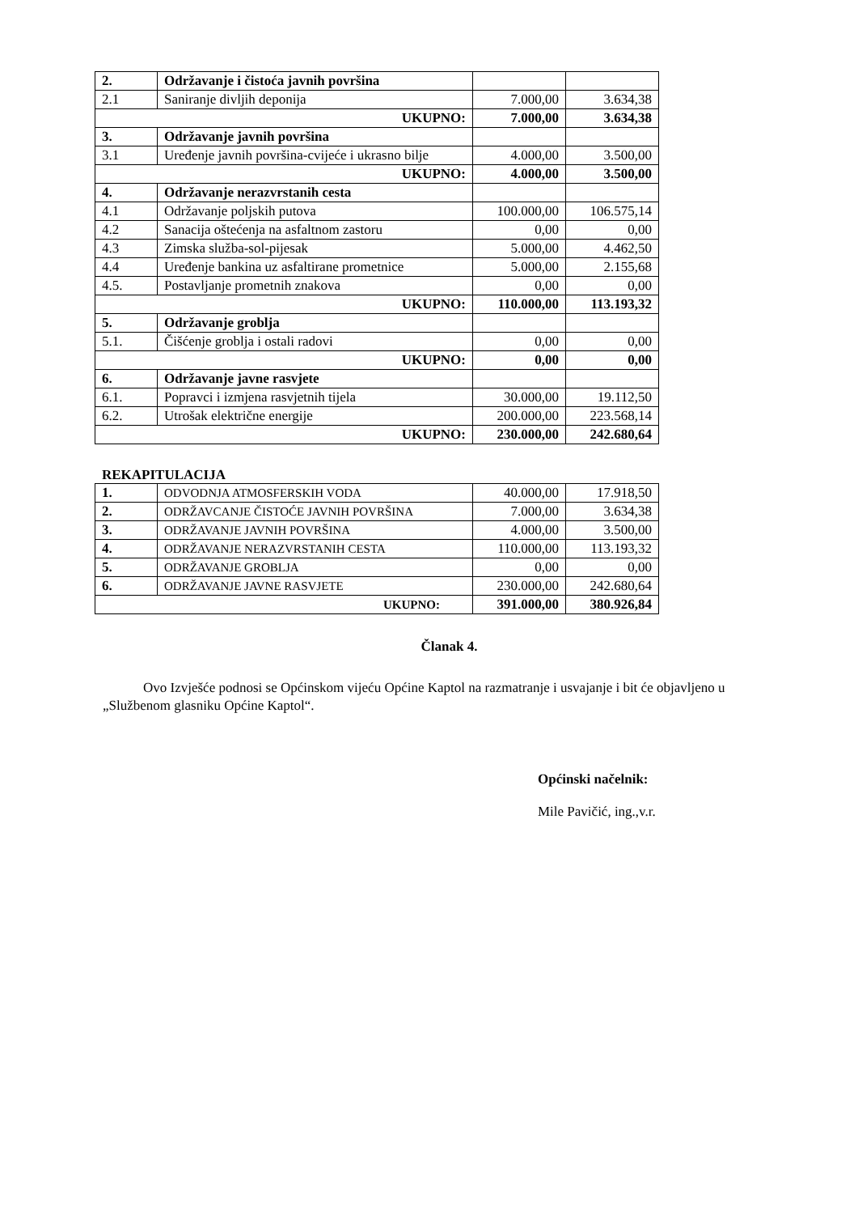| 2. | Održavanje i čistoća javnih površina | | |
| 2.1 | Saniranje divljih deponija | 7.000,00 | 3.634,38 |
| UKUPNO: | | 7.000,00 | 3.634,38 |
| 3. | Održavanje javnih površina | | |
| 3.1 | Uređenje javnih površina-cvijeće i ukrasno bilje | 4.000,00 | 3.500,00 |
| UKUPNO: | | 4.000,00 | 3.500,00 |
| 4. | Održavanje nerazvrstanih cesta | | |
| 4.1 | Održavanje poljskih putova | 100.000,00 | 106.575,14 |
| 4.2 | Sanacija oštećenja na asfaltnom zastoru | 0,00 | 0,00 |
| 4.3 | Zimska služba-sol-pijesak | 5.000,00 | 4.462,50 |
| 4.4 | Uređenje bankina uz asfaltirane prometnice | 5.000,00 | 2.155,68 |
| 4.5. | Postavljanje prometnih znakova | 0,00 | 0,00 |
| UKUPNO: | | 110.000,00 | 113.193,32 |
| 5. | Održavanje groblja | | |
| 5.1. | Čišćenje groblja i ostali radovi | 0,00 | 0,00 |
| UKUPNO: | | 0,00 | 0,00 |
| 6. | Održavanje javne rasvjete | | |
| 6.1. | Popravci i izmjena rasvjetnih tijela | 30.000,00 | 19.112,50 |
| 6.2. | Utrošak električne energije | 200.000,00 | 223.568,14 |
| UKUPNO: | | 230.000,00 | 242.680,64 |
REKAPITULACIJA
| 1. | ODVODNJA ATMOSFERSKIH VODA | 40.000,00 | 17.918,50 |
| 2. | ODRŽAVCANJE ČISTOĆE JAVNIH POVRŠINA | 7.000,00 | 3.634,38 |
| 3. | ODRŽAVANJE JAVNIH POVRŠINA | 4.000,00 | 3.500,00 |
| 4. | ODRŽAVANJE NERAZVRSTANIH CESTA | 110.000,00 | 113.193,32 |
| 5. | ODRŽAVANJE GROBLJA | 0,00 | 0,00 |
| 6. | ODRŽAVANJE JAVNE RASVJETE | 230.000,00 | 242.680,64 |
| UKUPNO: | | 391.000,00 | 380.926,84 |
Članak 4.
Ovo Izvješće podnosi se Općinskom vijeću Općine Kaptol na razmatranje i usvajanje i bit će objavljeno u „Službenom glasniku Općine Kaptol“.
Općinski načelnik:
Mile Pavičić, ing.,v.r.